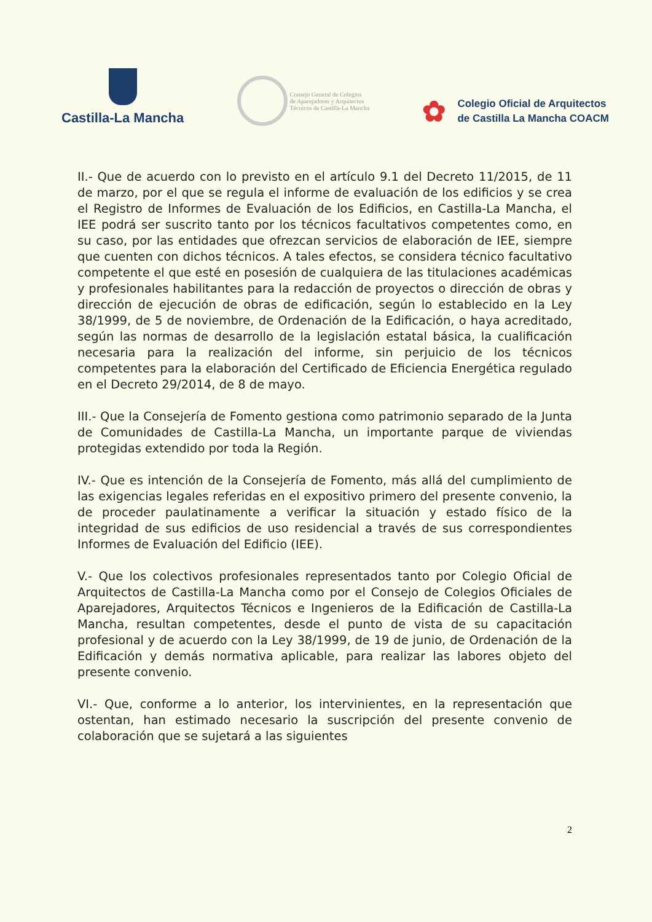Castilla-La Mancha
Consejo General de Colegios
de Aparejadores y Arquitectos
Técnicos de Castilla-La Mancha
✿
Colegio Oficial de Arquitectos
de Castilla La Mancha COACM
II.- Que de acuerdo con lo previsto en el artículo 9.1 del Decreto 11/2015, de 11 de marzo, por el que se regula el informe de evaluación de los edificios y se crea el Registro de Informes de Evaluación de los Edificios, en Castilla-La Mancha, el IEE podrá ser suscrito tanto por los técnicos facultativos competentes como, en su caso, por las entidades que ofrezcan servicios de elaboración de IEE, siempre que cuenten con dichos técnicos. A tales efectos, se considera técnico facultativo competente el que esté en posesión de cualquiera de las titulaciones académicas y profesionales habilitantes para la redacción de proyectos o dirección de obras y dirección de ejecución de obras de edificación, según lo establecido en la Ley 38/1999, de 5 de noviembre, de Ordenación de la Edificación, o haya acreditado, según las normas de desarrollo de la legislación estatal básica, la cualificación necesaria para la realización del informe, sin perjuicio de los técnicos competentes para la elaboración del Certificado de Eficiencia Energética regulado en el Decreto 29/2014, de 8 de mayo.
III.- Que la Consejería de Fomento gestiona como patrimonio separado de la Junta de Comunidades de Castilla-La Mancha, un importante parque de viviendas protegidas extendido por toda la Región.
IV.- Que es intención de la Consejería de Fomento, más allá del cumplimiento de las exigencias legales referidas en el expositivo primero del presente convenio, la de proceder paulatinamente a verificar la situación y estado físico de la integridad de sus edificios de uso residencial a través de sus correspondientes Informes de Evaluación del Edificio (IEE).
V.- Que los colectivos profesionales representados tanto por Colegio Oficial de Arquitectos de Castilla-La Mancha como por el Consejo de Colegios Oficiales de Aparejadores, Arquitectos Técnicos e Ingenieros de la Edificación de Castilla-La Mancha, resultan competentes, desde el punto de vista de su capacitación profesional y de acuerdo con la Ley 38/1999, de 19 de junio, de Ordenación de la Edificación y demás normativa aplicable, para realizar las labores objeto del presente convenio.
VI.- Que, conforme a lo anterior, los intervinientes, en la representación que ostentan, han estimado necesario la suscripción del presente convenio de colaboración que se sujetará a las siguientes
2